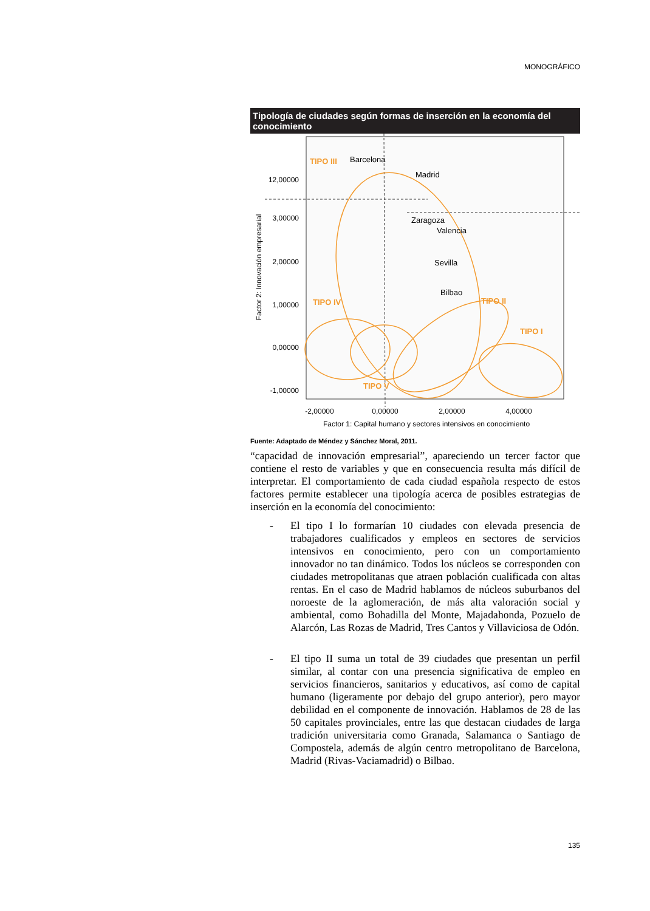MONOGRÁFICO
Tipología de ciudades según formas de inserción en la economía del conocimiento
TIPO III
TIPO IV
TIPO II
TIPO I
TIPO V
Barcelona
Madrid
Zaragoza
Valencia
Sevilla
Bilbao
12,00000
3,00000
2,00000
1,00000
0,00000
-1,00000
-2,00000
0,00000
2,00000
4,00000
Factor 1: Capital humano y sectores intensivos en conocimiento
Factor 2: Innovación empresarial
Fuente: Adaptado de Méndez y Sánchez Moral, 2011.
“capacidad de innovación empresarial”, apareciendo un tercer factor que contiene el resto de variables y que en consecuencia resulta más difícil de interpretar. El comportamiento de cada ciudad española respecto de estos factores permite establecer una tipología acerca de posibles estrategias de inserción en la economía del conocimiento:
-
El tipo I lo formarían 10 ciudades con elevada presencia de trabajadores cualificados y empleos en sectores de servicios intensivos en conocimiento, pero con un comportamiento innovador no tan dinámico. Todos los núcleos se corresponden con ciudades metropolitanas que atraen población cualificada con altas rentas. En el caso de Madrid hablamos de núcleos suburbanos del noroeste de la aglomeración, de más alta valoración social y ambiental, como Bohadilla del Monte, Majadahonda, Pozuelo de Alarcón, Las Rozas de Madrid, Tres Cantos y Villaviciosa de Odón.
-
El tipo II suma un total de 39 ciudades que presentan un perfil similar, al contar con una presencia significativa de empleo en servicios financieros, sanitarios y educativos, así como de capital humano (ligeramente por debajo del grupo anterior), pero mayor debilidad en el componente de innovación. Hablamos de 28 de las 50 capitales provinciales, entre las que destacan ciudades de larga tradición universitaria como Granada, Salamanca o Santiago de Compostela, además de algún centro metropolitano de Barcelona, Madrid (Rivas-Vaciamadrid) o Bilbao.
135